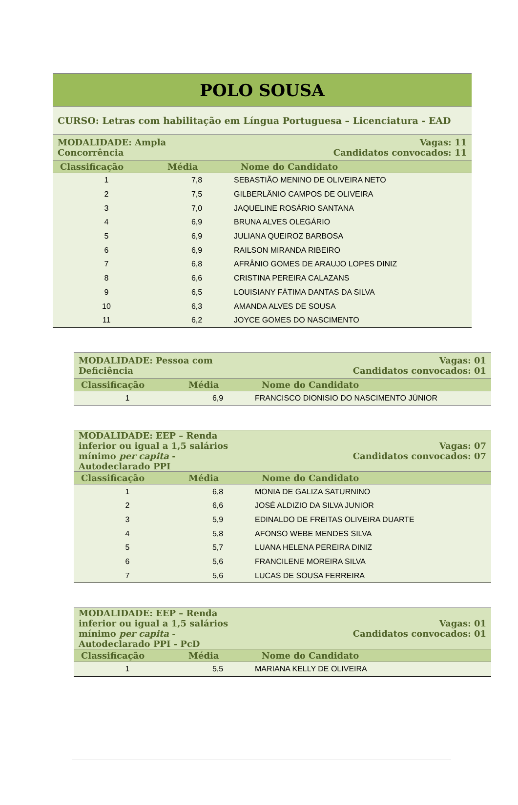| POLO SOUSA | | |
| CURSO: Letras com habilitação em Língua Portuguesa – Licenciatura - EAD | | |
| MODALIDADE: Ampla Concorrência | | Vagas: 11 Candidatos convocados: 11 |
| Classificação | Média | Nome do Candidato |
| 1 | 7,8 | SEBASTIÃO MENINO DE OLIVEIRA NETO |
| 2 | 7,5 | GILBERLÂNIO CAMPOS DE OLIVEIRA |
| 3 | 7,0 | JAQUELINE ROSÁRIO SANTANA |
| 4 | 6,9 | BRUNA ALVES OLEGÁRIO |
| 5 | 6,9 | JULIANA QUEIROZ BARBOSA |
| 6 | 6,9 | RAILSON MIRANDA RIBEIRO |
| 7 | 6,8 | AFRÂNIO GOMES DE ARAUJO LOPES DINIZ |
| 8 | 6,6 | CRISTINA PEREIRA CALAZANS |
| 9 | 6,5 | LOUISIANY FÁTIMA DANTAS DA SILVA |
| 10 | 6,3 | AMANDA ALVES DE SOUSA |
| 11 | 6,2 | JOYCE GOMES DO NASCIMENTO |
| MODALIDADE: Pessoa com Deficiência | | Vagas: 01 Candidatos convocados: 01 |
| Classificação | Média | Nome do Candidato |
| 1 | 6,9 | FRANCISCO DIONISIO DO NASCIMENTO JÚNIOR |
| MODALIDADE: EEP – Renda inferior ou igual a 1,5 salários mínimo per capita - Autodeclarado PPI | | Vagas: 07 Candidatos convocados: 07 |
| Classificação | Média | Nome do Candidato |
| 1 | 6,8 | MONIA DE GALIZA SATURNINO |
| 2 | 6,6 | JOSÉ ALDIZIO DA SILVA JUNIOR |
| 3 | 5,9 | EDINALDO DE FREITAS OLIVEIRA DUARTE |
| 4 | 5,8 | AFONSO WEBE MENDES SILVA |
| 5 | 5,7 | LUANA HELENA PEREIRA DINIZ |
| 6 | 5,6 | FRANCILENE MOREIRA SILVA |
| 7 | 5,6 | LUCAS DE SOUSA FERREIRA |
| MODALIDADE: EEP – Renda inferior ou igual a 1,5 salários mínimo per capita - Autodeclarado PPI - PcD | | Vagas: 01 Candidatos convocados: 01 |
| Classificação | Média | Nome do Candidato |
| 1 | 5,5 | MARIANA KELLY DE OLIVEIRA |